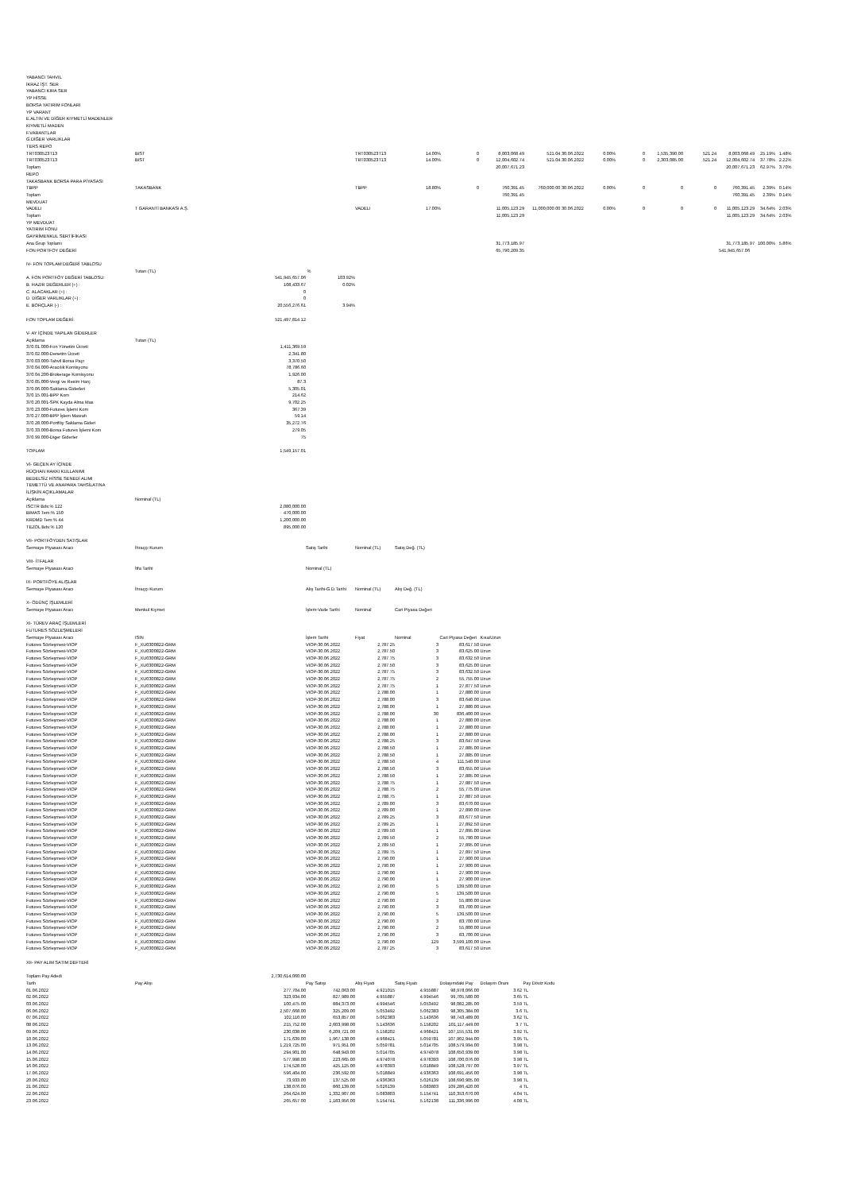| YABANCI TAHVIL | | | | | | | | | | | | | | |
| İKRAZ İŞT. SER | | | | | | | | | | | | | | |
| YABANCI KIRA SER | | | | | | | | | | | | | | |
| YP HİSSE | | | | | | | | | | | | | | |
| BORSA YATIRIM FONLARI | | | | | | | | | | | | | | |
| YP VARANT | | | | | | | | | | | | | | |
| E.ALTIN VE DİĞER KIYMETLİ MADENLER | | | | | | | | | | | | | | |
| KIYMETLİ MADEN | | | | | | | | | | | | | | |
| F.VARANTLAR | | | | | | | | | | | | | | |
| G.DİĞER VARLIKLAR | | | | | | | | | | | | | | |
| TERS REPO | | | | | | | | | | | | | | |
| TRT030523T13 | BIST | TRT030523T13 | 14.00% | 0 | 8,003,068.49 | 521.04 30.06.2022 | 0.00% | 0 | 1,535,390.00 | 521.24 | 8,003,068.49 | 25.19% | 1.48% | |
| TRT030523T13 | BIST | TRT030523T13 | 14.00% | 0 | 12,004,602.74 | 521.04 30.06.2022 | 0.00% | 0 | 2,303,085.00 | 521.24 | 12,004,602.74 | 37.78% | 2.22% | |
| Toplam | | | | | 20,007,671.23 | | | | | | 20,007,671.23 | 62.97% | 3.70% | |
| REPO | | | | | | | | | | | | | | |
| TAKASBANK BORSA PARA PİYASASI | | | | | | | | | | | | | | |
| TBPP | TAKASBANK | TBPP | 18.80% | 0 | 760,391.45 | 760,000.00 30.06.2022 | 0.00% | 0 | 0 | 0 | 760,391.45 | 2.39% | 0.14% | |
| Toplam | | | | | 760,391.45 | | | | | | 760,391.45 | 2.39% | 0.14% | |
| MEVDUAT | | | | | | | | | | | | | | |
| VADELI | T GARANTİ BANKASI A.Ş. | VADELI | 17.00% | | 11,005,123.29 | 11,000,000.00 30.06.2022 | 0.00% | 0 | 0 | 0 | 11,005,123.29 | 34.64% | 2.03% | |
| Toplam | | | | | 11,005,123.29 | | | | | | 11,005,123.29 | 34.64% | 2.03% | |
| YP MEVDUAT | | | | | | | | | | | | | | |
| YATIRIM FONU | | | | | | | | | | | | | | |
| GAYRİMENKUL SERTİFİKASI | | | | | | | | | | | | | | |
| Ana Grup Toplamı | | | | | 31,773,185.97 | | | | | | 31,773,185.97 | 100.00% | 5.86% | |
| FON PORTFOY DEĞERİ | | | | | 65,790,209.35 | | | | | | 541,945,657.06 | | | |
| IV- FON TOPLAM DEĞERİ TABLOSU | | | |
| | Tutarı (TL) | | % |
| A. FON PORTFÖY DEĞERİ TABLOSU: | | 541,945,657.06 | 103.92% |
| B. HAZIR DEĞERLER (+) : | | 108,433.67 | 0.02% |
| C. ALACAKLAR (+) : | | 0 | |
| D. DİĞER VARLIKLAR (+) : | | 0 | |
| E. BORÇLAR (-) : | | 20,556,276.61 | 3.94% |
| FON TOPLAM DEĞERİ: | | 521,497,814.12 | |
| V- AY İÇİNDE YAPILAN GİDERLER | | | |
| Açıklama | Tutarı (TL) | | |
| 370.01.000-Fon Yönetim Ücreti | | 1,411,369.59 | |
| 370.02.000-Denetim Ücreti | | 2,341.80 | |
| 370.03.000-Tahvil Borsa Payı | | 3,370.50 | |
| 370.04.000-Aracılık Komisyonu | | 78,786.60 | |
| 370.04.200-Brokerage Komisyonu | | 1,926.00 | |
| 370.05.000-Vergi ve Resim Harç | | 87.3 | |
| 370.06.000-Saklama Giderleri | | 5,305.01 | |
| 370.15.001-BPP Kom | | 214.62 | |
| 370.20.001-SPK Kayda Alma Mas | | 9,702.25 | |
| 370.23.000-Futures İşlemi Kom | | 367.39 | |
| 370.27.000-BPP İşlem Masrafı | | 59.14 | |
| 370.28.000-Portföy Saklama Gideri | | 35,272.76 | |
| 370.33.000-Borsa Futures İşlemi Kom | | 279.05 | |
| 370.99.000-Diger Giderler | | 75 | |
| TOPLAM | | 1,549,157.01 | |
| VI- GEÇEN AY İÇİNDE | | | |
| RÜÇHAN HAKKI KULLANIMI | | | |
| BEDELSİZ HİSSE SENEDİ ALIMI | | | |
| TEMETTÜ VE ANAPARA TAHSİLATINA | | | |
| İLİŞKİN AÇIKLAMALAR | | | |
| Açıklama | Nominal (TL) | | |
| ISCTR Bds:% 122 | | 2,080,000.00 | |
| BIMAS Tem:% 150 | | 470,000.00 | |
| KRDMD Tem:% 44 | | 1,200,000.00 | |
| TEZOL Bds:% 120 | | 895,000.00 | |
| VII- PORTFÖYDEN SATIŞLAR | | | | |
| Sermaye Piyasası Aracı | İhraççı Kurum | Satış Tarihi | Nominal (TL) | Satış Değ. (TL) |
| VIII- İTFALAR | | | | |
| Sermaye Piyasası Aracı | İtfa Tarihi | Nominal (TL) | | |
| IX- PORTFÖYE ALIŞLAR | | | | |
| Sermaye Piyasası Aracı | İhraççı Kurum | Alış Tarihi-G.D.Tarihi | Nominal (TL) | Alış Değ. (TL) |
| X- ÖDÜNÇ İŞLEMLERİ | | | | |
| Sermaye Piyasası Aracı | Menkul Kıymet | İşlem-Vade Tarihi | Nominal | Cari Piyasa Değeri |
| XI- TÜREV ARAÇ İŞLEMLERİ | | | | | | |
| FUTURES SÖZLEŞMELERİ | | | | | | |
| Sermaye Piyasası Aracı | ISIN | İşlem Tarihi | Fiyat | Nominal | Cari Piyasa Değeri | Kısa/Uzun |
| Futures Sözleşmesi-VIOP | F_XU0300822-GRM | VIOP-30.06.2022 | 2,787.25 | 3 | 83,617.50 | Uzun |
| Futures Sözleşmesi-VIOP | F_XU0300822-GRM | VIOP-30.06.2022 | 2,787.50 | 3 | 83,625.00 | Uzun |
| Futures Sözleşmesi-VIOP | F_XU0300822-GRM | VIOP-30.06.2022 | 2,787.75 | 3 | 83,632.50 | Uzun |
| Futures Sözleşmesi-VIOP | F_XU0300822-GRM | VIOP-30.06.2022 | 2,787.50 | 3 | 83,625.00 | Uzun |
| Futures Sözleşmesi-VIOP | F_XU0300822-GRM | VIOP-30.06.2022 | 2,787.75 | 3 | 83,632.50 | Uzun |
| Futures Sözleşmesi-VIOP | F_XU0300822-GRM | VIOP-30.06.2022 | 2,787.75 | 2 | 55,755.00 | Uzun |
| Futures Sözleşmesi-VIOP | F_XU0300822-GRM | VIOP-30.06.2022 | 2,787.75 | 1 | 27,877.50 | Uzun |
| Futures Sözleşmesi-VIOP | F_XU0300822-GRM | VIOP-30.06.2022 | 2,788.00 | 1 | 27,880.00 | Uzun |
| Futures Sözleşmesi-VIOP | F_XU0300822-GRM | VIOP-30.06.2022 | 2,788.00 | 3 | 83,640.00 | Uzun |
| Futures Sözleşmesi-VIOP | F_XU0300822-GRM | VIOP-30.06.2022 | 2,788.00 | 1 | 27,880.00 | Uzun |
| Futures Sözleşmesi-VIOP | F_XU0300822-GRM | VIOP-30.06.2022 | 2,788.00 | 30 | 836,400.00 | Uzun |
| Futures Sözleşmesi-VIOP | F_XU0300822-GRM | VIOP-30.06.2022 | 2,788.00 | 1 | 27,880.00 | Uzun |
| Futures Sözleşmesi-VIOP | F_XU0300822-GRM | VIOP-30.06.2022 | 2,788.00 | 1 | 27,880.00 | Uzun |
| Futures Sözleşmesi-VIOP | F_XU0300822-GRM | VIOP-30.06.2022 | 2,788.00 | 1 | 27,880.00 | Uzun |
| Futures Sözleşmesi-VIOP | F_XU0300822-GRM | VIOP-30.06.2022 | 2,788.25 | 3 | 83,647.50 | Uzun |
| Futures Sözleşmesi-VIOP | F_XU0300822-GRM | VIOP-30.06.2022 | 2,788.50 | 1 | 27,885.00 | Uzun |
| Futures Sözleşmesi-VIOP | F_XU0300822-GRM | VIOP-30.06.2022 | 2,788.50 | 1 | 27,885.00 | Uzun |
| Futures Sözleşmesi-VIOP | F_XU0300822-GRM | VIOP-30.06.2022 | 2,788.50 | 4 | 111,540.00 | Uzun |
| Futures Sözleşmesi-VIOP | F_XU0300822-GRM | VIOP-30.06.2022 | 2,788.50 | 3 | 83,655.00 | Uzun |
| Futures Sözleşmesi-VIOP | F_XU0300822-GRM | VIOP-30.06.2022 | 2,788.50 | 1 | 27,885.00 | Uzun |
| Futures Sözleşmesi-VIOP | F_XU0300822-GRM | VIOP-30.06.2022 | 2,788.75 | 1 | 27,887.50 | Uzun |
| Futures Sözleşmesi-VIOP | F_XU0300822-GRM | VIOP-30.06.2022 | 2,788.75 | 2 | 55,775.00 | Uzun |
| Futures Sözleşmesi-VIOP | F_XU0300822-GRM | VIOP-30.06.2022 | 2,788.75 | 1 | 27,887.50 | Uzun |
| Futures Sözleşmesi-VIOP | F_XU0300822-GRM | VIOP-30.06.2022 | 2,789.00 | 3 | 83,670.00 | Uzun |
| Futures Sözleşmesi-VIOP | F_XU0300822-GRM | VIOP-30.06.2022 | 2,789.00 | 1 | 27,890.00 | Uzun |
| Futures Sözleşmesi-VIOP | F_XU0300822-GRM | VIOP-30.06.2022 | 2,789.25 | 3 | 83,677.50 | Uzun |
| Futures Sözleşmesi-VIOP | F_XU0300822-GRM | VIOP-30.06.2022 | 2,789.25 | 1 | 27,892.50 | Uzun |
| Futures Sözleşmesi-VIOP | F_XU0300822-GRM | VIOP-30.06.2022 | 2,789.50 | 1 | 27,895.00 | Uzun |
| Futures Sözleşmesi-VIOP | F_XU0300822-GRM | VIOP-30.06.2022 | 2,789.50 | 2 | 55,790.00 | Uzun |
| Futures Sözleşmesi-VIOP | F_XU0300822-GRM | VIOP-30.06.2022 | 2,789.50 | 1 | 27,895.00 | Uzun |
| Futures Sözleşmesi-VIOP | F_XU0300822-GRM | VIOP-30.06.2022 | 2,789.75 | 1 | 27,897.50 | Uzun |
| Futures Sözleşmesi-VIOP | F_XU0300822-GRM | VIOP-30.06.2022 | 2,790.00 | 1 | 27,900.00 | Uzun |
| Futures Sözleşmesi-VIOP | F_XU0300822-GRM | VIOP-30.06.2022 | 2,790.00 | 1 | 27,900.00 | Uzun |
| Futures Sözleşmesi-VIOP | F_XU0300822-GRM | VIOP-30.06.2022 | 2,790.00 | 1 | 27,900.00 | Uzun |
| Futures Sözleşmesi-VIOP | F_XU0300822-GRM | VIOP-30.06.2022 | 2,790.00 | 1 | 27,900.00 | Uzun |
| Futures Sözleşmesi-VIOP | F_XU0300822-GRM | VIOP-30.06.2022 | 2,790.00 | 5 | 139,500.00 | Uzun |
| Futures Sözleşmesi-VIOP | F_XU0300822-GRM | VIOP-30.06.2022 | 2,790.00 | 5 | 139,500.00 | Uzun |
| Futures Sözleşmesi-VIOP | F_XU0300822-GRM | VIOP-30.06.2022 | 2,790.00 | 2 | 55,800.00 | Uzun |
| Futures Sözleşmesi-VIOP | F_XU0300822-GRM | VIOP-30.06.2022 | 2,790.00 | 3 | 83,700.00 | Uzun |
| Futures Sözleşmesi-VIOP | F_XU0300822-GRM | VIOP-30.06.2022 | 2,790.00 | 5 | 139,500.00 | Uzun |
| Futures Sözleşmesi-VIOP | F_XU0300822-GRM | VIOP-30.06.2022 | 2,790.00 | 3 | 83,700.00 | Uzun |
| Futures Sözleşmesi-VIOP | F_XU0300822-GRM | VIOP-30.06.2022 | 2,790.00 | 2 | 55,800.00 | Uzun |
| Futures Sözleşmesi-VIOP | F_XU0300822-GRM | VIOP-30.06.2022 | 2,790.00 | 3 | 83,700.00 | Uzun |
| Futures Sözleşmesi-VIOP | F_XU0300822-GRM | VIOP-30.06.2022 | 2,790.00 | 129 | 3,599,100.00 | Uzun |
| Futures Sözleşmesi-VIOP | F_XU0300822-GRM | VIOP-30.06.2022 | 2,787.25 | 3 | 83,617.50 | Uzun |
| XII- PAY ALIM SATIM DEFTERİ | | | | | | | | |
| Toplam Pay Adedi | | 2,730,614,060.00 | | | | | | |
| Tarih | Pay Alışı | | Pay Satışı | Alış Fiyatı | Satış Fiyatı | Dolaşımdaki Pay | Dolaşım Oranı | Pay Döviz Kodu |
| 01.06.2022 | | 277,704.00 | 742,063.00 | 4.921015 | 4.955887 | 98,978,066.00 | 3.62 | TL |
| 02.06.2022 | | 323,934.00 | 827,989.00 | 4.955887 | 4.994546 | 99,705,580.00 | 3.65 | TL |
| 03.06.2022 | | 100,475.00 | 884,373.00 | 4.994546 | 5.053492 | 98,082,285.00 | 3.59 | TL |
| 06.06.2022 | | 2,507,668.00 | 325,209.00 | 5.053492 | 5.062383 | 98,305,384.00 | 3.6 | TL |
| 07.06.2022 | | 102,110.00 | 653,857.00 | 5.062383 | 5.143636 | 98,743,489.00 | 3.62 | TL |
| 08.06.2022 | | 215,752.00 | 2,603,998.00 | 5.143636 | 5.158202 | 101,117,449.00 | 3.7 | TL |
| 09.06.2022 | | 230,038.00 | 6,209,721.00 | 5.158202 | 4.968421 | 107,155,531.00 | 3.92 | TL |
| 10.06.2022 | | 171,639.00 | 1,967,138.00 | 4.968421 | 5.059781 | 107,902,944.00 | 3.95 | TL |
| 13.06.2022 | | 1,219,725.00 | 971,951.00 | 5.059781 | 5.014705 | 108,579,994.00 | 3.98 | TL |
| 14.06.2022 | | 294,901.00 | 648,943.00 | 5.014705 | 4.974078 | 108,650,939.00 | 3.98 | TL |
| 15.06.2022 | | 577,998.00 | 223,665.00 | 4.974078 | 4.978393 | 108,700,076.00 | 3.98 | TL |
| 16.06.2022 | | 174,528.00 | 425,125.00 | 4.978393 | 5.018849 | 108,528,797.00 | 3.97 | TL |
| 17.06.2022 | | 596,404.00 | 236,592.00 | 5.018849 | 4.936363 | 108,691,456.00 | 3.98 | TL |
| 20.06.2022 | | 73,933.00 | 137,525.00 | 4.936363 | 5.026139 | 108,690,905.00 | 3.98 | TL |
| 21.06.2022 | | 138,076.00 | 860,139.00 | 5.026139 | 5.083803 | 109,286,420.00 | 4 | TL |
| 22.06.2022 | | 264,624.00 | 1,332,907.00 | 5.083803 | 5.154741 | 110,353,670.00 | 4.04 | TL |
| 23.06.2022 | | 265,657.00 | 1,183,956.00 | 5.154741 | 5.162138 | 111,336,996.00 | 4.08 | TL |